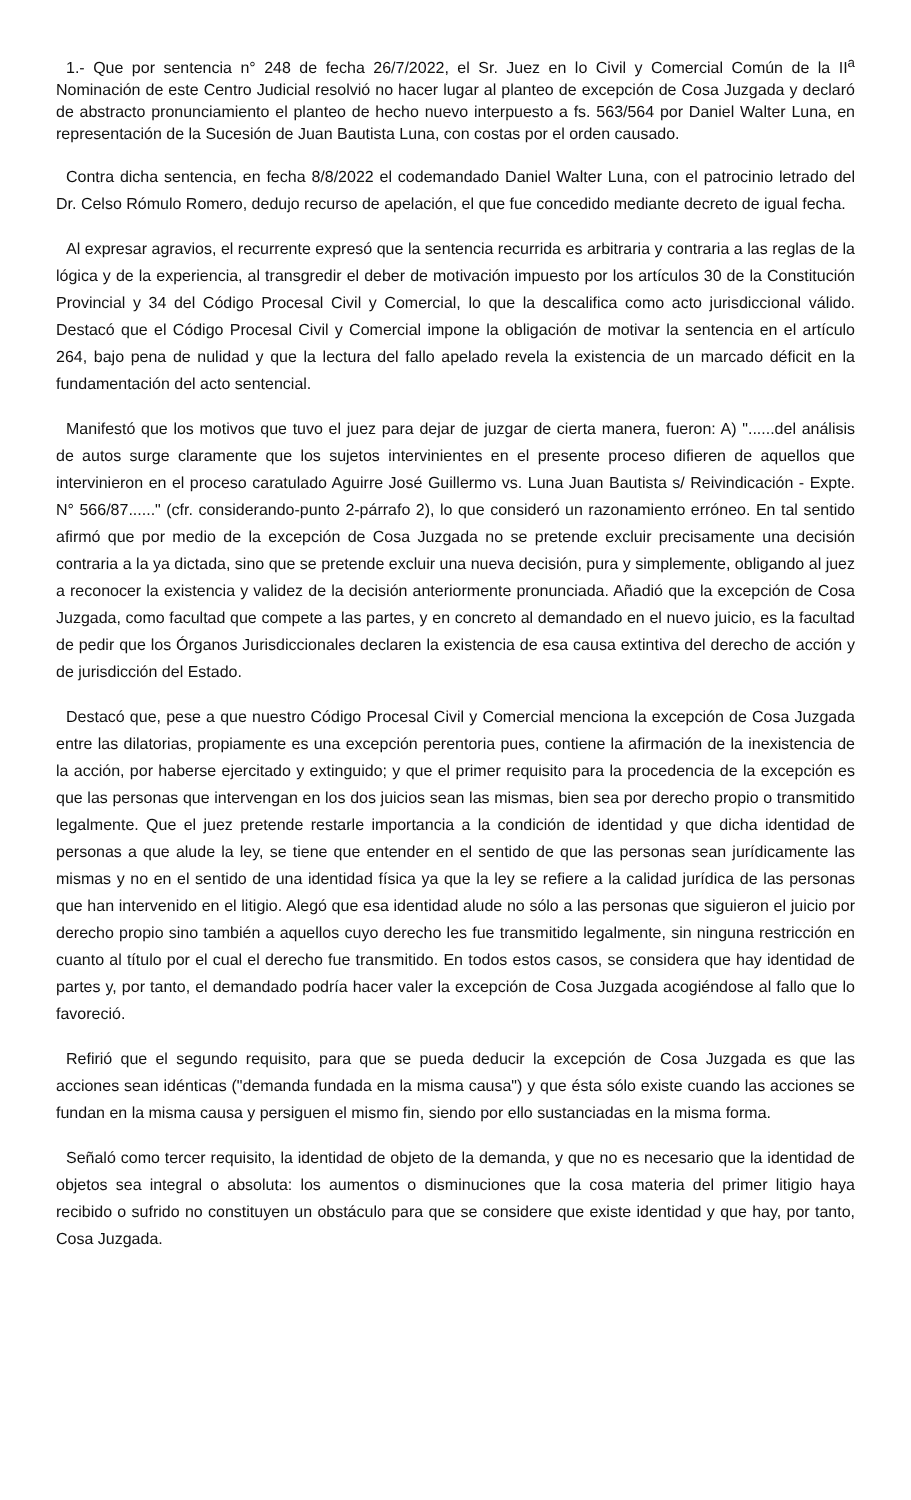1.- Que por sentencia n° 248 de fecha 26/7/2022, el Sr. Juez en lo Civil y Comercial Común de la II<sup>a</sup> Nominación de este Centro Judicial resolvió no hacer lugar al planteo de excepción de Cosa Juzgada y declaró de abstracto pronunciamiento el planteo de hecho nuevo interpuesto a fs. 563/564 por Daniel Walter Luna, en representación de la Sucesión de Juan Bautista Luna, con costas por el orden causado.
Contra dicha sentencia, en fecha 8/8/2022 el codemandado Daniel Walter Luna, con el patrocinio letrado del Dr. Celso Rómulo Romero, dedujo recurso de apelación, el que fue concedido mediante decreto de igual fecha.
Al expresar agravios, el recurrente expresó que la sentencia recurrida es arbitraria y contraria a las reglas de la lógica y de la experiencia, al transgredir el deber de motivación impuesto por los artículos 30 de la Constitución Provincial y 34 del Código Procesal Civil y Comercial, lo que la descalifica como acto jurisdiccional válido. Destacó que el Código Procesal Civil y Comercial impone la obligación de motivar la sentencia en el artículo 264, bajo pena de nulidad y que la lectura del fallo apelado revela la existencia de un marcado déficit en la fundamentación del acto sentencial.
Manifestó que los motivos que tuvo el juez para dejar de juzgar de cierta manera, fueron: A) "......del análisis de autos surge claramente que los sujetos intervinientes en el presente proceso difieren de aquellos que intervinieron en el proceso caratulado Aguirre José Guillermo vs. Luna Juan Bautista s/ Reivindicación - Expte. N° 566/87......" (cfr. considerando-punto 2-párrafo 2), lo que consideró un razonamiento erróneo. En tal sentido afirmó que por medio de la excepción de Cosa Juzgada no se pretende excluir precisamente una decisión contraria a la ya dictada, sino que se pretende excluir una nueva decisión, pura y simplemente, obligando al juez a reconocer la existencia y validez de la decisión anteriormente pronunciada. Añadió que la excepción de Cosa Juzgada, como facultad que compete a las partes, y en concreto al demandado en el nuevo juicio, es la facultad de pedir que los Órganos Jurisdiccionales declaren la existencia de esa causa extintiva del derecho de acción y de jurisdicción del Estado.
Destacó que, pese a que nuestro Código Procesal Civil y Comercial menciona la excepción de Cosa Juzgada entre las dilatorias, propiamente es una excepción perentoria pues, contiene la afirmación de la inexistencia de la acción, por haberse ejercitado y extinguido; y que el primer requisito para la procedencia de la excepción es que las personas que intervengan en los dos juicios sean las mismas, bien sea por derecho propio o transmitido legalmente. Que el juez pretende restarle importancia a la condición de identidad y que dicha identidad de personas a que alude la ley, se tiene que entender en el sentido de que las personas sean jurídicamente las mismas y no en el sentido de una identidad física ya que la ley se refiere a la calidad jurídica de las personas que han intervenido en el litigio. Alegó que esa identidad alude no sólo a las personas que siguieron el juicio por derecho propio sino también a aquellos cuyo derecho les fue transmitido legalmente, sin ninguna restricción en cuanto al título por el cual el derecho fue transmitido. En todos estos casos, se considera que hay identidad de partes y, por tanto, el demandado podría hacer valer la excepción de Cosa Juzgada acogiéndose al fallo que lo favoreció.
Refirió que el segundo requisito, para que se pueda deducir la excepción de Cosa Juzgada es que las acciones sean idénticas ("demanda fundada en la misma causa") y que ésta sólo existe cuando las acciones se fundan en la misma causa y persiguen el mismo fin, siendo por ello sustanciadas en la misma forma.
Señaló como tercer requisito, la identidad de objeto de la demanda, y que no es necesario que la identidad de objetos sea integral o absoluta: los aumentos o disminuciones que la cosa materia del primer litigio haya recibido o sufrido no constituyen un obstáculo para que se considere que existe identidad y que hay, por tanto, Cosa Juzgada.